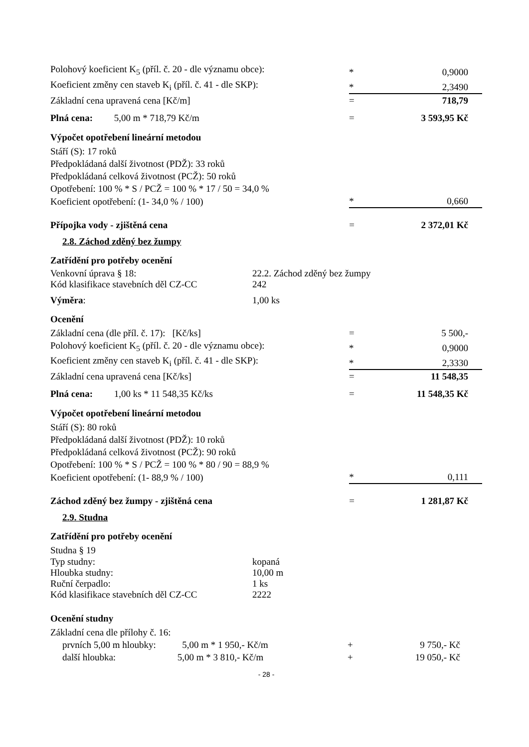| Polohový koeficient K<sub>5</sub> (příl. č. 20 - dle významu obce): | * | 0,9000 |
| Koeficient změny cen staveb K<sub>i</sub> (příl. č. 41 - dle SKP): | * | 2,3490 |
| Základní cena upravená cena [Kč/m] | = | 718,79 |
| Plná cena: 5,00 m * 718,79 Kč/m | = | 3 593,95 Kč |
Výpočet opotřebení lineární metodou
Stáří (S): 17 roků
Předpokládaná další životnost (PDŽ): 33 roků
Předpokládaná celková životnost (PCŽ): 50 roků
Opotřebení: 100 % * S / PCŽ = 100 % * 17 / 50 = 34,0 %
| Koeficient opotřebení: (1- 34,0 % / 100) | * | 0,660 |
| Přípojka vody - zjištěná cena | = | 2 372,01 Kč |
2.8. Záchod zděný bez žumpy
Zatřídění pro potřeby ocenění
Venkovní úprava § 18: 22.2. Záchod zděný bez žumpy
Kód klasifikace stavebních děl CZ-CC 242
Výměra: 1,00 ks
Ocenění
| Základní cena (dle příl. č. 17): [Kč/ks] | = | 5 500,- |
| Polohový koeficient K<sub>5</sub> (příl. č. 20 - dle významu obce): | * | 0,9000 |
| Koeficient změny cen staveb K<sub>i</sub> (příl. č. 41 - dle SKP): | * | 2,3330 |
| Základní cena upravená cena [Kč/ks] | = | 11 548,35 |
| Plná cena: 1,00 ks * 11 548,35 Kč/ks | = | 11 548,35 Kč |
Výpočet opotřebení lineární metodou
Stáří (S): 80 roků
Předpokládaná další životnost (PDŽ): 10 roků
Předpokládaná celková životnost (PCŽ): 90 roků
Opotřebení: 100 % * S / PCŽ = 100 % * 80 / 90 = 88,9 %
| Koeficient opotřebení: (1- 88,9 % / 100) | * | 0,111 |
| Záchod zděný bez žumpy - zjištěná cena | = | 1 281,87 Kč |
2.9. Studna
Zatřídění pro potřeby ocenění
Studna § 19
Typ studny: kopaná
Hloubka studny: 10,00 m
Ruční čerpadlo: 1 ks
Kód klasifikace stavebních děl CZ-CC 2222
Ocenění studny
Základní cena dle přílohy č. 16:
| prvních 5,00 m hloubky: 5,00 m * 1 950,- Kč/m | + | 9 750,- Kč |
| další hloubka: 5,00 m * 3 810,- Kč/m | + | 19 050,- Kč |
- 28 -